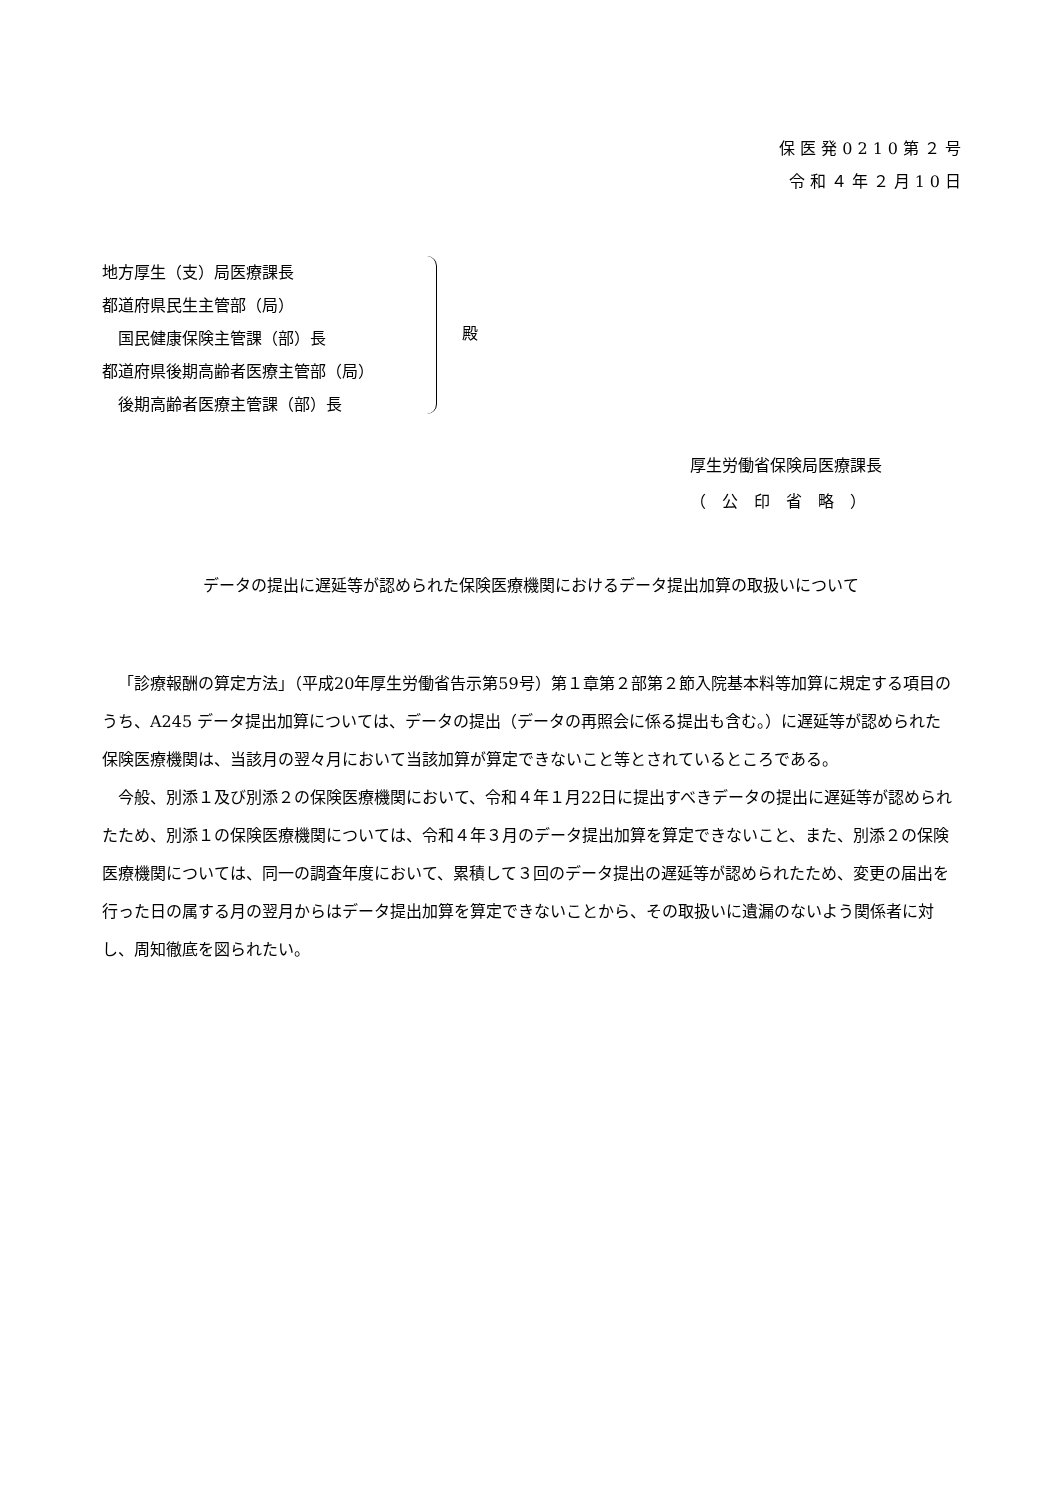保医発0210第２号
令和４年２月10日
地方厚生（支）局医療課長
都道府県民生主管部（局）
　国民健康保険主管課（部）長
都道府県後期高齢者医療主管部（局）
　後期高齢者医療主管課（部）長
殿
厚生労働省保険局医療課長
（　公　印　省　略　）
データの提出に遅延等が認められた保険医療機関におけるデータ提出加算の取扱いについて
「診療報酬の算定方法」（平成20年厚生労働省告示第59号）第１章第２部第２節入院基本料等加算に規定する項目のうち、A245 データ提出加算については、データの提出（データの再照会に係る提出も含む。）に遅延等が認められた保険医療機関は、当該月の翌々月において当該加算が算定できないこと等とされているところである。
今般、別添１及び別添２の保険医療機関において、令和４年１月22日に提出すべきデータの提出に遅延等が認められたため、別添１の保険医療機関については、令和４年３月のデータ提出加算を算定できないこと、また、別添２の保険医療機関については、同一の調査年度において、累積して３回のデータ提出の遅延等が認められたため、変更の届出を行った日の属する月の翌月からはデータ提出加算を算定できないことから、その取扱いに遺漏のないよう関係者に対し、周知徹底を図られたい。